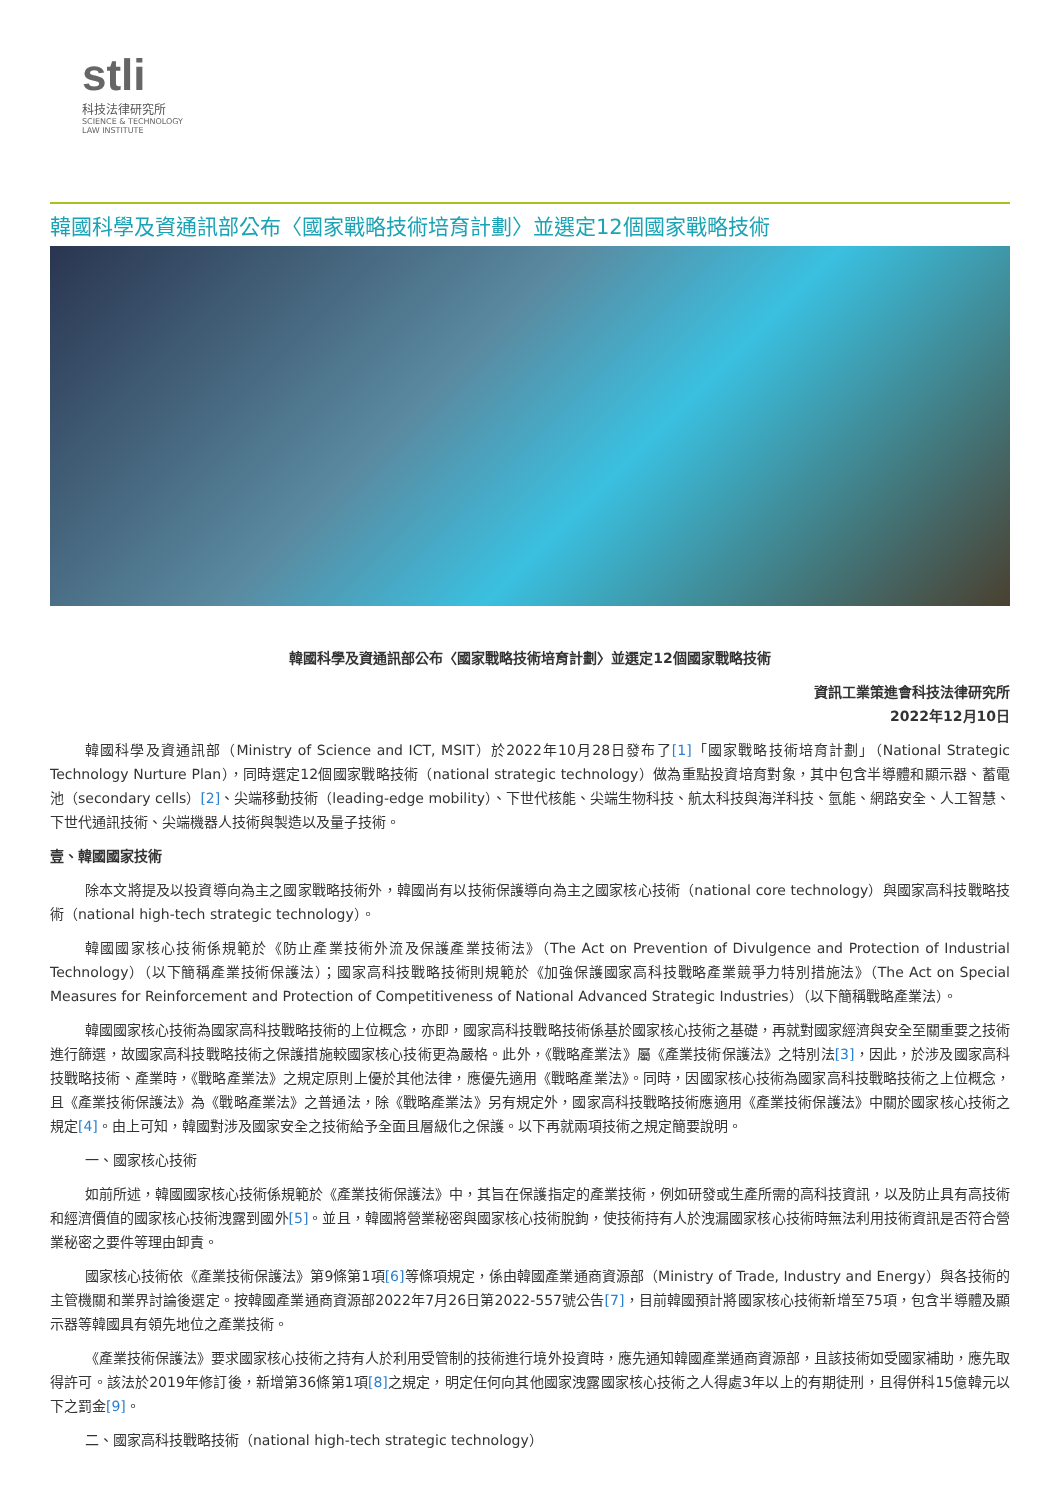stli
科技法律研究所
SCIENCE & TECHNOLOGY
LAW INSTITUTE
韓國科學及資通訊部公布〈國家戰略技術培育計劃〉並選定12個國家戰略技術
韓國科學及資通訊部公布〈國家戰略技術培育計劃〉並選定12個國家戰略技術
資訊工業策進會科技法律研究所
2022年12月10日
韓國科學及資通訊部（Ministry of Science and ICT, MSIT）於2022年10月28日發布了[1]「國家戰略技術培育計劃」（National Strategic Technology Nurture Plan），同時選定12個國家戰略技術（national strategic technology）做為重點投資培育對象，其中包含半導體和顯示器、蓄電池（secondary cells）[2]、尖端移動技術（leading-edge mobility）、下世代核能、尖端生物科技、航太科技與海洋科技、氫能、網路安全、人工智慧、下世代通訊技術、尖端機器人技術與製造以及量子技術。
壹、韓國國家技術
除本文將提及以投資導向為主之國家戰略技術外，韓國尚有以技術保護導向為主之國家核心技術（national core technology）與國家高科技戰略技術（national high-tech strategic technology）。
韓國國家核心技術係規範於《防止產業技術外流及保護產業技術法》（The Act on Prevention of Divulgence and Protection of Industrial Technology）（以下簡稱產業技術保護法）；國家高科技戰略技術則規範於《加強保護國家高科技戰略產業競爭力特別措施法》（The Act on Special Measures for Reinforcement and Protection of Competitiveness of National Advanced Strategic Industries）（以下簡稱戰略產業法）。
韓國國家核心技術為國家高科技戰略技術的上位概念，亦即，國家高科技戰略技術係基於國家核心技術之基礎，再就對國家經濟與安全至關重要之技術進行篩選，故國家高科技戰略技術之保護措施較國家核心技術更為嚴格。此外，《戰略產業法》屬《產業技術保護法》之特別法[3]，因此，於涉及國家高科技戰略技術、產業時，《戰略產業法》之規定原則上優於其他法律，應優先適用《戰略產業法》。同時，因國家核心技術為國家高科技戰略技術之上位概念，且《產業技術保護法》為《戰略產業法》之普通法，除《戰略產業法》另有規定外，國家高科技戰略技術應適用《產業技術保護法》中關於國家核心技術之規定[4]。由上可知，韓國對涉及國家安全之技術給予全面且層級化之保護。以下再就兩項技術之規定簡要說明。
一、國家核心技術
如前所述，韓國國家核心技術係規範於《產業技術保護法》中，其旨在保護指定的產業技術，例如研發或生產所需的高科技資訊，以及防止具有高技術和經濟價值的國家核心技術洩露到國外[5]。並且，韓國將營業秘密與國家核心技術脫鉤，使技術持有人於洩漏國家核心技術時無法利用技術資訊是否符合營業秘密之要件等理由卸責。
國家核心技術依《產業技術保護法》第9條第1項[6] 等條項規定，係由韓國產業通商資源部（Ministry of Trade, Industry and Energy）與各技術的主管機關和業界討論後選定。按韓國產業通商資源部2022年7月26日第2022-557號公告[7]，目前韓國預計將國家核心技術新增至75項，包含半導體及顯示器等韓國具有領先地位之產業技術。
《產業技術保護法》要求國家核心技術之持有人於利用受管制的技術進行境外投資時，應先通知韓國產業通商資源部，且該技術如受國家補助，應先取得許可。該法於2019年修訂後，新增第36條第1項[8] 之規定，明定任何向其他國家洩露國家核心技術之人得處3年以上的有期徒刑，且得併科15億韓元以下之罰金[9]。
二、國家高科技戰略技術（national high-tech strategic technology）